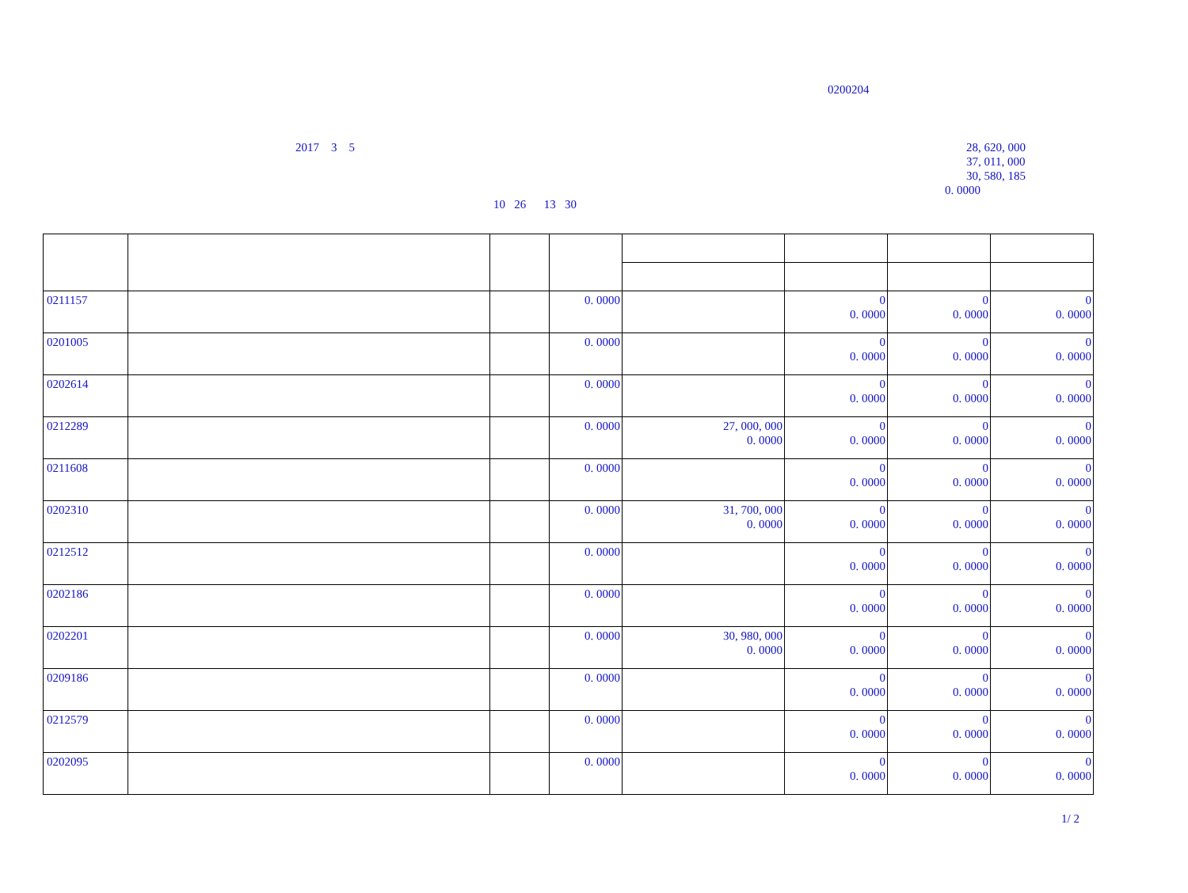0200204
2017 3 5
28, 620, 000 37, 011, 000 30, 580, 185
0. 0000
10 26 13 30
| 0211157 | | | 0. 0000 | | 0 0. 0000 | 0 0. 0000 | 0 0. 0000 |
| 0201005 | | | 0. 0000 | | 0 0. 0000 | 0 0. 0000 | 0 0. 0000 |
| 0202614 | | | 0. 0000 | | 0 0. 0000 | 0 0. 0000 | 0 0. 0000 |
| 0212289 | | | 0. 0000 | 27, 000, 000 0. 0000 | 0 0. 0000 | 0 0. 0000 | 0 0. 0000 |
| 0211608 | | | 0. 0000 | | 0 0. 0000 | 0 0. 0000 | 0 0. 0000 |
| 0202310 | | | 0. 0000 | 31, 700, 000 0. 0000 | 0 0. 0000 | 0 0. 0000 | 0 0. 0000 |
| 0212512 | | | 0. 0000 | | 0 0. 0000 | 0 0. 0000 | 0 0. 0000 |
| 0202186 | | | 0. 0000 | | 0 0. 0000 | 0 0. 0000 | 0 0. 0000 |
| 0202201 | | | 0. 0000 | 30, 980, 000 0. 0000 | 0 0. 0000 | 0 0. 0000 | 0 0. 0000 |
| 0209186 | | | 0. 0000 | | 0 0. 0000 | 0 0. 0000 | 0 0. 0000 |
| 0212579 | | | 0. 0000 | | 0 0. 0000 | 0 0. 0000 | 0 0. 0000 |
| 0202095 | | | 0. 0000 | | 0 0. 0000 | 0 0. 0000 | 0 0. 0000 |
1/ 2